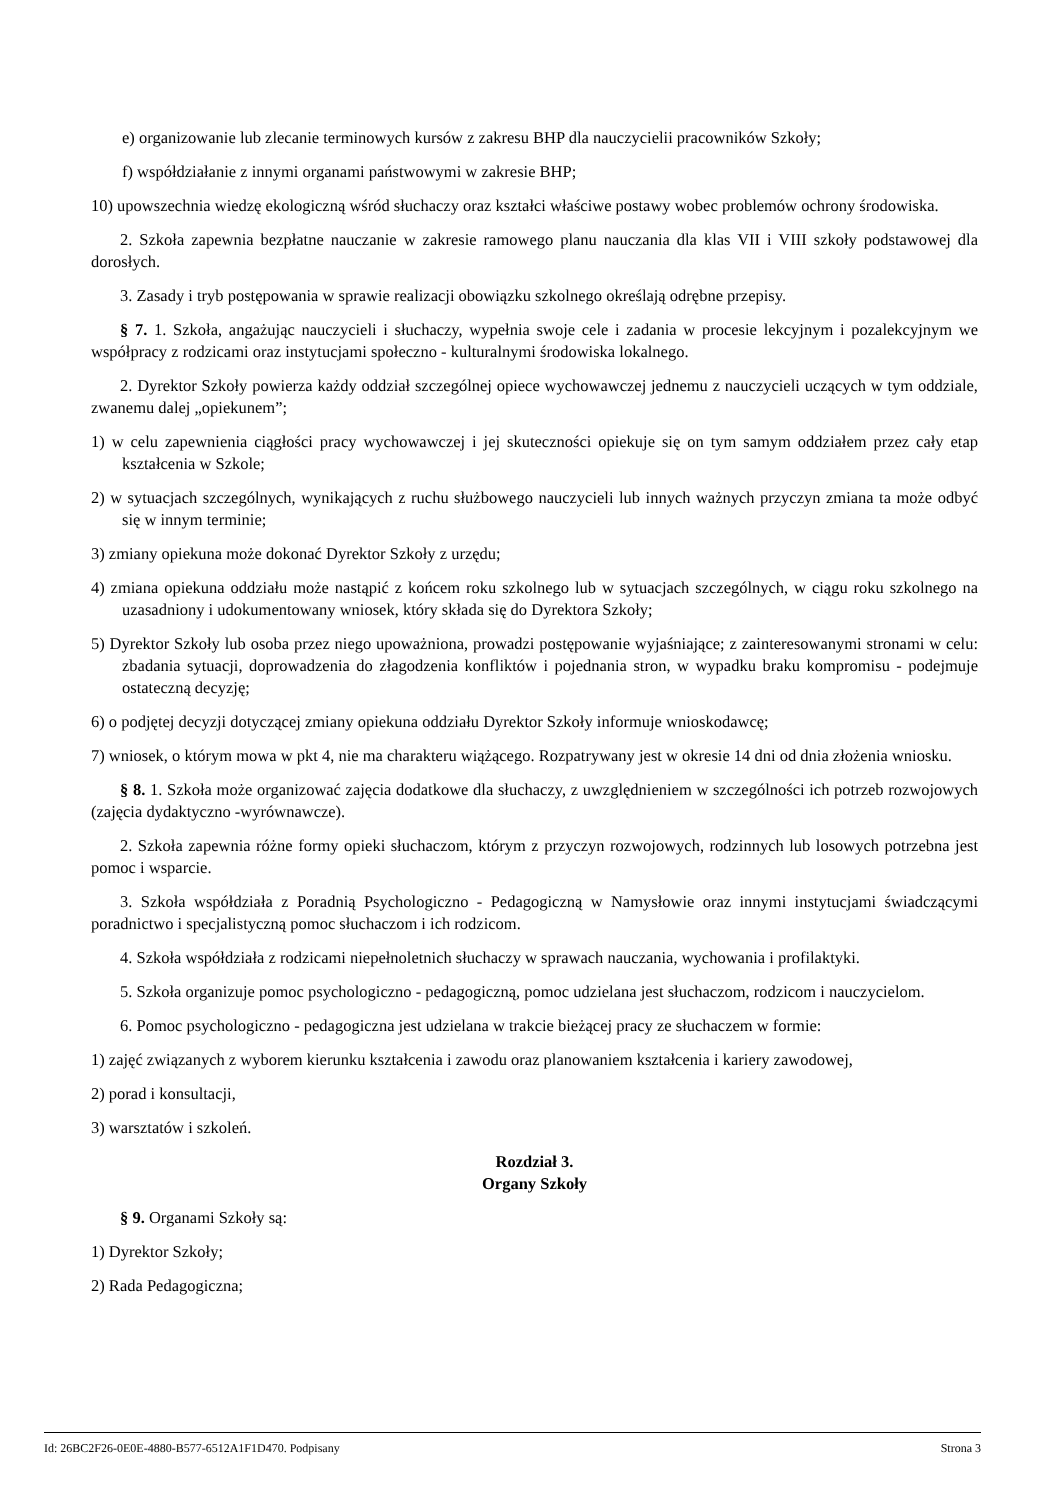e) organizowanie lub zlecanie terminowych kursów z zakresu BHP dla nauczycielii pracowników Szkoły;
f) współdziałanie z innymi organami państwowymi w zakresie BHP;
10) upowszechnia wiedzę ekologiczną wśród słuchaczy oraz kształci właściwe postawy wobec problemów ochrony środowiska.
2. Szkoła zapewnia bezpłatne nauczanie w zakresie ramowego planu nauczania dla klas VII i VIII szkoły podstawowej dla dorosłych.
3. Zasady i tryb postępowania w sprawie realizacji obowiązku szkolnego określają odrębne przepisy.
§ 7. 1. Szkoła, angażując nauczycieli i słuchaczy, wypełnia swoje cele i zadania w procesie lekcyjnym i pozalekcyjnym we współpracy z rodzicami oraz instytucjami społeczno - kulturalnymi środowiska lokalnego.
2. Dyrektor Szkoły powierza każdy oddział szczególnej opiece wychowawczej jednemu z nauczycieli uczących w tym oddziale, zwanemu dalej „opiekunem”;
1) w celu zapewnienia ciągłości pracy wychowawczej i jej skuteczności opiekuje się on tym samym oddziałem przez cały etap kształcenia w Szkole;
2) w sytuacjach szczególnych, wynikających z ruchu służbowego nauczycieli lub innych ważnych przyczyn zmiana ta może odbyć się w innym terminie;
3) zmiany opiekuna może dokonać Dyrektor Szkoły z urzędu;
4) zmiana opiekuna oddziału może nastąpić z końcem roku szkolnego lub w sytuacjach szczególnych, w ciągu roku szkolnego na uzasadniony i udokumentowany wniosek, który składa się do Dyrektora Szkoły;
5) Dyrektor Szkoły lub osoba przez niego upoważniona, prowadzi postępowanie wyjaśniające; z zainteresowanymi stronami w celu: zbadania sytuacji, doprowadzenia do złagodzenia konfliktów i pojednania stron, w wypadku braku kompromisu - podejmuje ostateczną decyzję;
6) o podjętej decyzji dotyczącej zmiany opiekuna oddziału Dyrektor Szkoły informuje wnioskodawcę;
7) wniosek, o którym mowa w pkt 4, nie ma charakteru wiążącego. Rozpatrywany jest w okresie 14 dni od dnia złożenia wniosku.
§ 8. 1. Szkoła może organizować zajęcia dodatkowe dla słuchaczy, z uwzględnieniem w szczególności ich potrzeb rozwojowych (zajęcia dydaktyczno -wyrównawcze).
2. Szkoła zapewnia różne formy opieki słuchaczom, którym z przyczyn rozwojowych, rodzinnych lub losowych potrzebna jest pomoc i wsparcie.
3. Szkoła współdziała z Poradnią Psychologiczno - Pedagogiczną w Namysłowie oraz innymi instytucjami świadczącymi poradnictwo i specjalistyczną pomoc słuchaczom i ich rodzicom.
4. Szkoła współdziała z rodzicami niepełnoletnich słuchaczy w sprawach nauczania, wychowania i profilaktyki.
5. Szkoła organizuje pomoc psychologiczno - pedagogiczną, pomoc udzielana jest słuchaczom, rodzicom i nauczycielom.
6. Pomoc psychologiczno - pedagogiczna jest udzielana w trakcie bieżącej pracy ze słuchaczem w formie:
1) zajęć związanych z wyborem kierunku kształcenia i zawodu oraz planowaniem kształcenia i kariery zawodowej,
2) porad i konsultacji,
3) warsztatów i szkoleń.
Rozdział 3.
Organy Szkoły
§ 9. Organami Szkoły są:
1) Dyrektor Szkoły;
2) Rada Pedagogiczna;
Id: 26BC2F26-0E0E-4880-B577-6512A1F1D470. Podpisany Strona 3